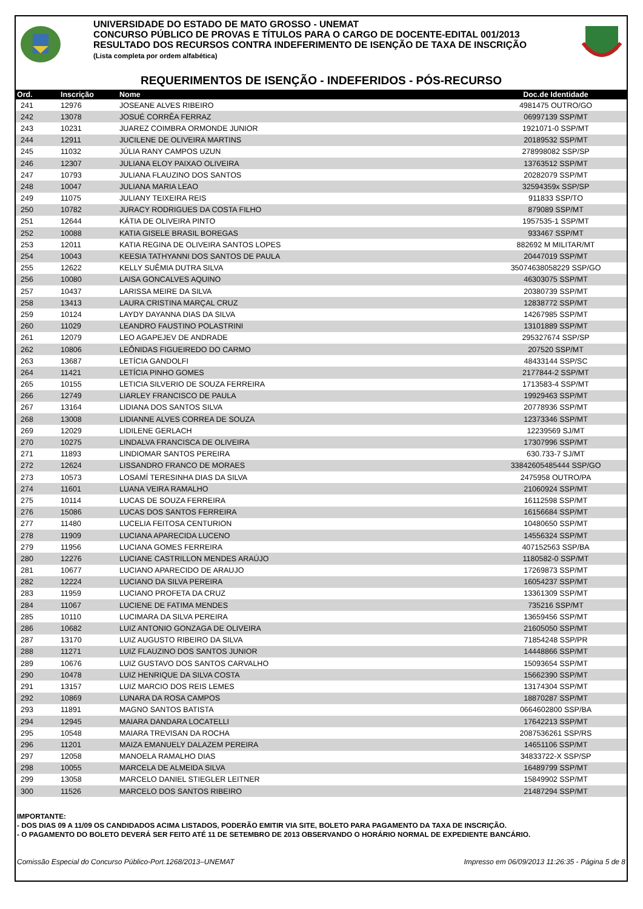UNIVERSIDADE DO ESTADO DE MATO GROSSO - UNEMAT
CONCURSO PÚBLICO DE PROVAS E TÍTULOS PARA O CARGO DE DOCENTE-EDITAL 001/2013
RESULTADO DOS RECURSOS CONTRA INDEFERIMENTO DE ISENÇÃO DE TAXA DE INSCRIÇÃO
(Lista completa por ordem alfabética)
REQUERIMENTOS DE ISENÇÃO - INDEFERIDOS - PÓS-RECURSO
| Ord. | Inscrição | Nome | Doc.de Identidade |
| --- | --- | --- | --- |
| 241 | 12976 | JOSEANE ALVES RIBEIRO | 4981475 OUTRO/GO |
| 242 | 13078 | JOSUÉ CORRÊA FERRAZ | 06997139 SSP/MT |
| 243 | 10231 | JUAREZ COIMBRA ORMONDE JUNIOR | 1921071-0 SSP/MT |
| 244 | 12911 | JUCILENE DE OLIVEIRA MARTINS | 20189532 SSP/MT |
| 245 | 11032 | JÚLIA RANY CAMPOS UZUN | 278998082 SSP/SP |
| 246 | 12307 | JULIANA ELOY PAIXAO OLIVEIRA | 13763512 SSP/MT |
| 247 | 10793 | JULIANA FLAUZINO DOS SANTOS | 20282079 SSP/MT |
| 248 | 10047 | JULIANA MARIA LEAO | 32594359x SSP/SP |
| 249 | 11075 | JULIANY TEIXEIRA REIS | 911833 SSP/TO |
| 250 | 10782 | JURACY RODRIGUES DA COSTA FILHO | 879089 SSP/MT |
| 251 | 12644 | KÁTIA DE OLIVEIRA PINTO | 1957535-1 SSP/MT |
| 252 | 10088 | KATIA GISELE BRASIL BOREGAS | 933467 SSP/MT |
| 253 | 12011 | KATIA REGINA DE OLIVEIRA SANTOS LOPES | 882692 M MILITAR/MT |
| 254 | 10043 | KEESIA TATHYANNI DOS SANTOS DE PAULA | 20447019 SSP/MT |
| 255 | 12622 | KELLY SUÊMIA DUTRA SILVA | 35074638058229 SSP/GO |
| 256 | 10080 | LAISA GONCALVES AQUINO | 46303075 SSP/MT |
| 257 | 10437 | LARISSA MEIRE DA SILVA | 20380739 SSP/MT |
| 258 | 13413 | LAURA CRISTINA MARÇAL CRUZ | 12838772 SSP/MT |
| 259 | 10124 | LAYDY DAYANNA DIAS DA SILVA | 14267985 SSP/MT |
| 260 | 11029 | LEANDRO FAUSTINO POLASTRINI | 13101889 SSP/MT |
| 261 | 12079 | LEO AGAPEJEV DE ANDRADE | 295327674 SSP/SP |
| 262 | 10806 | LEÔNIDAS FIGUEIREDO DO CARMO | 207520 SSP/MT |
| 263 | 13687 | LETÍCIA GANDOLFI | 48433144 SSP/SC |
| 264 | 11421 | LETÍCIA PINHO GOMES | 2177844-2 SSP/MT |
| 265 | 10155 | LETICIA SILVERIO DE SOUZA FERREIRA | 1713583-4 SSP/MT |
| 266 | 12749 | LIARLEY FRANCISCO DE PAULA | 19929463 SSP/MT |
| 267 | 13164 | LIDIANA DOS SANTOS SILVA | 20778936 SSP/MT |
| 268 | 13008 | LIDIANNE ALVES CORREA DE SOUZA | 12373346 SSP/MT |
| 269 | 12029 | LIDILENE GERLACH | 12239569 SJ/MT |
| 270 | 10275 | LINDALVA FRANCISCA DE OLIVEIRA | 17307996 SSP/MT |
| 271 | 11893 | LINDIOMAR SANTOS PEREIRA | 630.733-7 SJ/MT |
| 272 | 12624 | LISSANDRO FRANCO DE MORAES | 33842605485444 SSP/GO |
| 273 | 10573 | LOSAMÍ TERESINHA DIAS DA SILVA | 2475958 OUTRO/PA |
| 274 | 11601 | LUANA VEIRA RAMALHO | 21060924 SSP/MT |
| 275 | 10114 | LUCAS DE SOUZA FERREIRA | 16112598 SSP/MT |
| 276 | 15086 | LUCAS DOS SANTOS FERREIRA | 16156684 SSP/MT |
| 277 | 11480 | LUCELIA FEITOSA CENTURION | 10480650 SSP/MT |
| 278 | 11909 | LUCIANA APARECIDA LUCENO | 14556324 SSP/MT |
| 279 | 11956 | LUCIANA GOMES FERREIRA | 407152563 SSP/BA |
| 280 | 12276 | LUCIANE CASTRILLON MENDES ARAÚJO | 1180582-0 SSP/MT |
| 281 | 10677 | LUCIANO APARECIDO DE ARAUJO | 17269873 SSP/MT |
| 282 | 12224 | LUCIANO DA SILVA PEREIRA | 16054237 SSP/MT |
| 283 | 11959 | LUCIANO PROFETA DA CRUZ | 13361309 SSP/MT |
| 284 | 11067 | LUCIENE DE FATIMA MENDES | 735216 SSP/MT |
| 285 | 10110 | LUCIMARA DA SILVA PEREIRA | 13659456 SSP/MT |
| 286 | 10682 | LUIZ ANTONIO GONZAGA DE OLIVEIRA | 21605050 SSP/MT |
| 287 | 13170 | LUIZ AUGUSTO RIBEIRO DA SILVA | 71854248 SSP/PR |
| 288 | 11271 | LUIZ FLAUZINO DOS SANTOS JUNIOR | 14448866 SSP/MT |
| 289 | 10676 | LUIZ GUSTAVO DOS SANTOS CARVALHO | 15093654 SSP/MT |
| 290 | 10478 | LUIZ HENRIQUE DA SILVA COSTA | 15662390 SSP/MT |
| 291 | 13157 | LUIZ MARCIO DOS REIS LEMES | 13174304 SSP/MT |
| 292 | 10869 | LUNARA DA ROSA CAMPOS | 18870287 SSP/MT |
| 293 | 11891 | MAGNO SANTOS BATISTA | 0664602800 SSP/BA |
| 294 | 12945 | MAIARA DANDARA LOCATELLI | 17642213 SSP/MT |
| 295 | 10548 | MAIARA TREVISAN DA ROCHA | 2087536261 SSP/RS |
| 296 | 11201 | MAIZA EMANUELY DALAZEM PEREIRA | 14651106 SSP/MT |
| 297 | 12058 | MANOELA RAMALHO DIAS | 34833722-X SSP/SP |
| 298 | 10055 | MARCELA DE ALMEIDA SILVA | 16489799 SSP/MT |
| 299 | 13058 | MARCELO DANIEL STIEGLER LEITNER | 15849902 SSP/MT |
| 300 | 11526 | MARCELO DOS SANTOS RIBEIRO | 21487294 SSP/MT |
IMPORTANTE:
- DOS DIAS 09 A 11/09 OS CANDIDADOS ACIMA LISTADOS, PODERÃO EMITIR VIA SITE, BOLETO PARA PAGAMENTO DA TAXA DE INSCRIÇÃO.
- O PAGAMENTO DO BOLETO DEVERÁ SER FEITO ATÉ 11 DE SETEMBRO DE 2013 OBSERVANDO O HORÁRIO NORMAL DE EXPEDIENTE BANCÁRIO.
Comissão Especial do Concurso Público-Port.1268/2013–UNEMAT Impresso em 06/09/2013 11:26:35 - Página 5 de 8